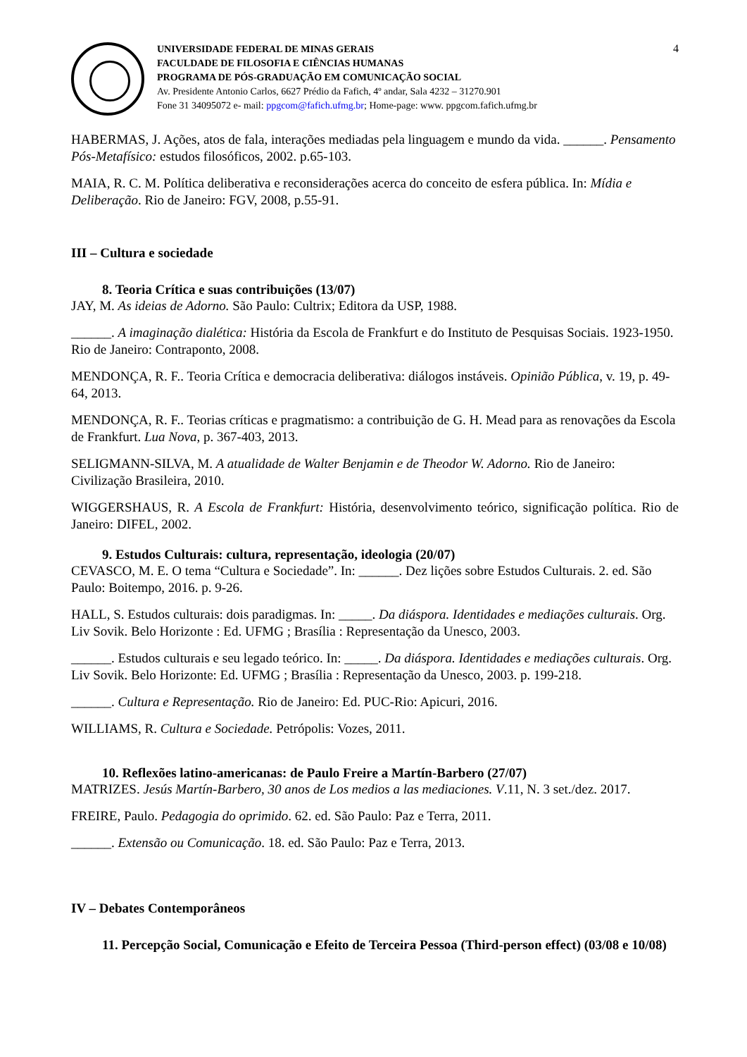UNIVERSIDADE FEDERAL DE MINAS GERAIS
FACULDADE DE FILOSOFIA E CIÊNCIAS HUMANAS
PROGRAMA DE PÓS-GRADUAÇÃO EM COMUNICAÇÃO SOCIAL
Av. Presidente Antonio Carlos, 6627 Prédio da Fafich, 4º andar, Sala 4232 – 31270.901
Fone 31 34095072 e- mail: ppgcom@fafich.ufmg.br; Home-page: www. ppgcom.fafich.ufmg.br
4
HABERMAS, J. Ações, atos de fala, interações mediadas pela linguagem e mundo da vida. ______. Pensamento Pós-Metafísico: estudos filosóficos, 2002. p.65-103.
MAIA, R. C. M. Política deliberativa e reconsiderações acerca do conceito de esfera pública. In: Mídia e Deliberação. Rio de Janeiro: FGV, 2008, p.55-91.
III – Cultura e sociedade
8. Teoria Crítica e suas contribuições (13/07)
JAY, M. As ideias de Adorno. São Paulo: Cultrix; Editora da USP, 1988.
______. A imaginação dialética: História da Escola de Frankfurt e do Instituto de Pesquisas Sociais. 1923-1950. Rio de Janeiro: Contraponto, 2008.
MENDONÇA, R. F.. Teoria Crítica e democracia deliberativa: diálogos instáveis. Opinião Pública, v. 19, p. 49-64, 2013.
MENDONÇA, R. F.. Teorias críticas e pragmatismo: a contribuição de G. H. Mead para as renovações da Escola de Frankfurt. Lua Nova, p. 367-403, 2013.
SELIGMANN-SILVA, M. A atualidade de Walter Benjamin e de Theodor W. Adorno. Rio de Janeiro: Civilização Brasileira, 2010.
WIGGERSHAUS, R. A Escola de Frankfurt: História, desenvolvimento teórico, significação política. Rio de Janeiro: DIFEL, 2002.
9. Estudos Culturais: cultura, representação, ideologia (20/07)
CEVASCO, M. E. O tema “Cultura e Sociedade”. In: ______. Dez lições sobre Estudos Culturais. 2. ed. São Paulo: Boitempo, 2016. p. 9-26.
HALL, S. Estudos culturais: dois paradigmas. In: _____. Da diáspora. Identidades e mediações culturais. Org. Liv Sovik. Belo Horizonte : Ed. UFMG ; Brasília : Representação da Unesco, 2003.
______. Estudos culturais e seu legado teórico. In: _____. Da diáspora. Identidades e mediações culturais. Org. Liv Sovik. Belo Horizonte: Ed. UFMG ; Brasília : Representação da Unesco, 2003. p. 199-218.
______. Cultura e Representação. Rio de Janeiro: Ed. PUC-Rio: Apicuri, 2016.
WILLIAMS, R. Cultura e Sociedade. Petrópolis: Vozes, 2011.
10. Reflexões latino-americanas: de Paulo Freire a Martín-Barbero (27/07)
MATRIZES. Jesús Martín-Barbero, 30 anos de Los medios a las mediaciones. V.11, N. 3 set./dez. 2017.
FREIRE, Paulo. Pedagogia do oprimido. 62. ed. São Paulo: Paz e Terra, 2011.
______. Extensão ou Comunicação. 18. ed. São Paulo: Paz e Terra, 2013.
IV – Debates Contemporâneos
11. Percepção Social, Comunicação e Efeito de Terceira Pessoa (Third-person effect) (03/08 e 10/08)